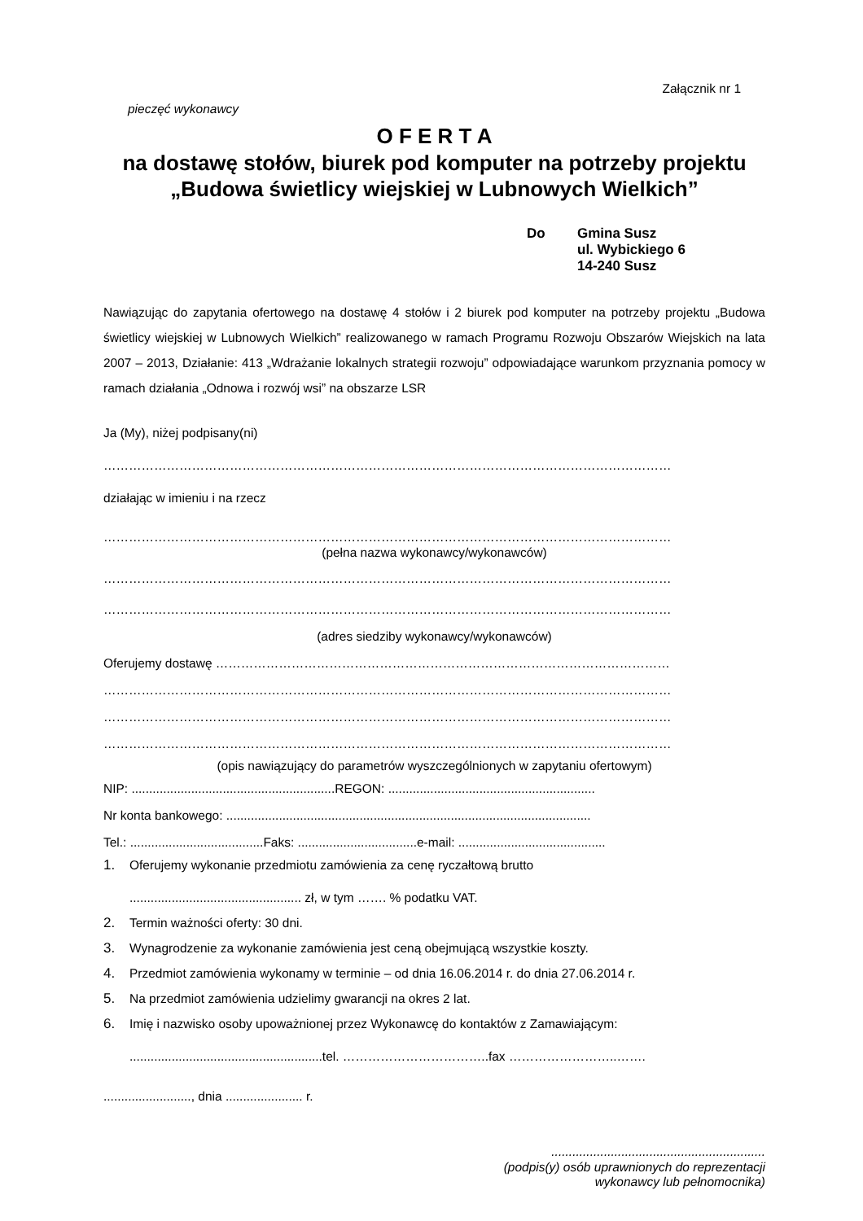Załącznik nr 1
pieczęć wykonawcy
O F E R T A
na dostawę stołów, biurek pod komputer na potrzeby projektu „Budowa świetlicy wiejskiej w Lubnowych Wielkich”
Do Gmina Susz
ul. Wybickiego 6
14-240 Susz
Nawiązując do zapytania ofertowego na dostawę 4 stołów i 2 biurek pod komputer na potrzeby projektu „Budowa świetlicy wiejskiej w Lubnowych Wielkich” realizowanego w ramach Programu Rozwoju Obszarów Wiejskich na lata 2007 – 2013, Działanie: 413 „Wdrażanie lokalnych strategii rozwoju” odpowiadające warunkom przyznania pomocy w ramach działania „Odnowa i rozwój wsi” na obszarze LSR
Ja (My), niżej podpisany(ni)
………………………………………………………………………………………………………………………
działając w imieniu i na rzecz
………………………………………………………………………………………………………………………
(pełna nazwa wykonawcy/wykonawców)
………………………………………………………………………………………………………………………
………………………………………………………………………………………………………………………
(adres siedziby wykonawcy/wykonawców)
Oferujemy dostawę ………………………………………………………………………………………………
………………………………………………………………………………………………………………………
………………………………………………………………………………………………………………………
………………………………………………………………………………………………………………………
(opis nawiązujący do parametrów wyszczególnionych w zapytaniu ofertowym)
NIP: ..........................................................REGON: ...........................................................
Nr konta bankowego: ........................................................................................................
Tel.: ......................................Faks: ..................................e-mail: ..........................................
1. Oferujemy wykonanie przedmiotu zamówienia za cenę ryczałtową brutto
................................................. zł, w tym ……. % podatku VAT.
2. Termin ważności oferty: 30 dni.
3. Wynagrodzenie za wykonanie zamówienia jest ceną obejmującą wszystkie koszty.
4. Przedmiot zamówienia wykonamy w terminie – od dnia 16.06.2014 r. do dnia 27.06.2014 r.
5. Na przedmiot zamówienia udzielimy gwarancji na okres 2 lat.
6. Imię i nazwisko osoby upoważnionej przez Wykonawcę do kontaktów z Zamawiającym:
.......................................................tel. ……………………………..fax ……………………..…….
........................., dnia ...................... r.
.............................................................
(podpis(y) osób uprawnionych do reprezentacji
wykonawcy lub pełnomocnika)